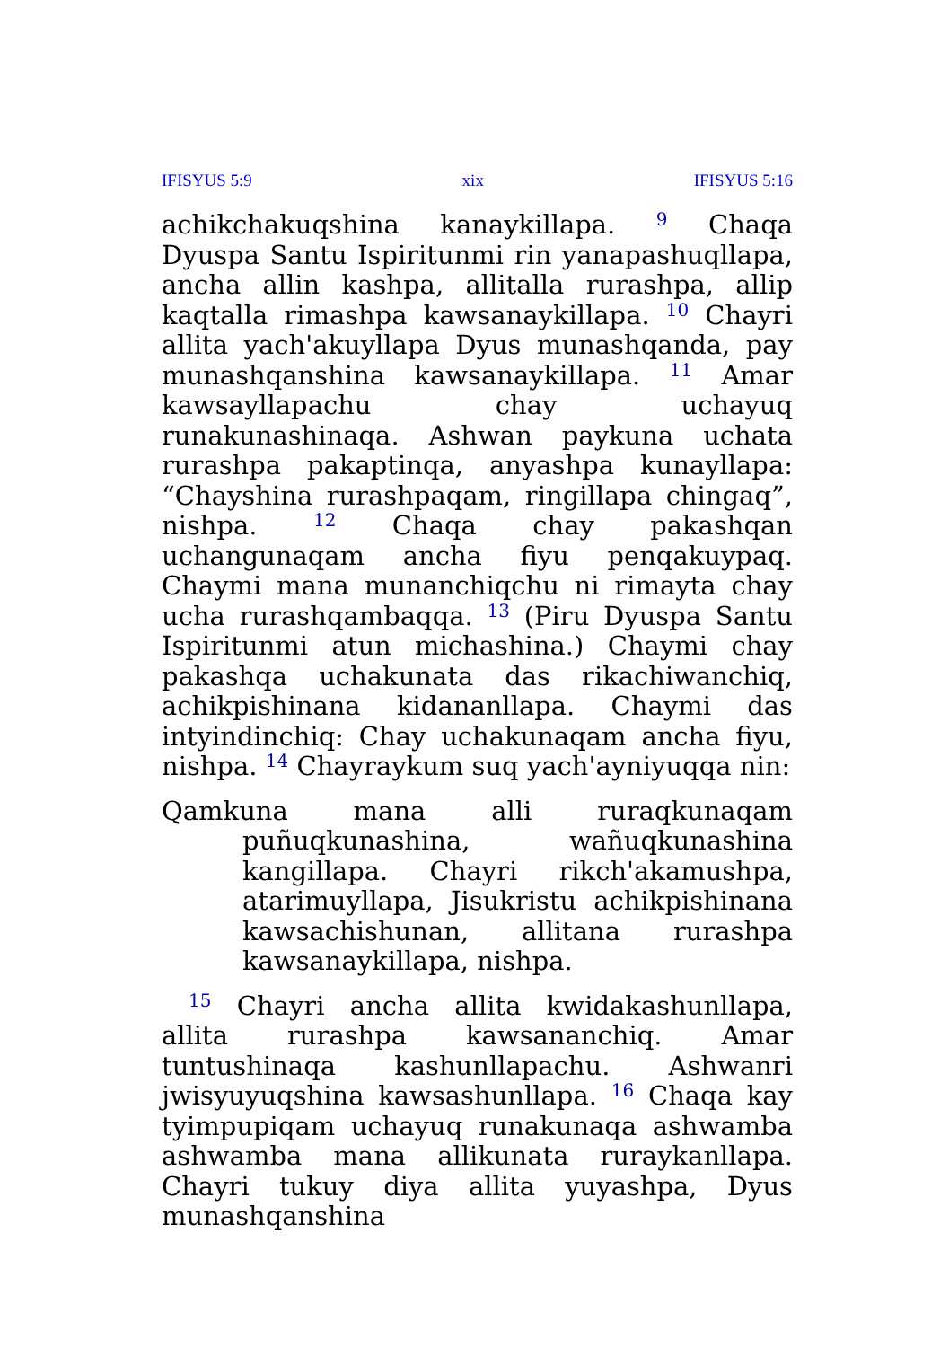IFISYUS 5:9 xix IFISYUS 5:16
achikchakuqshina kanaykillapa. <sup>9</sup> Chaqa Dyuspa Santu Ispiritunmi rin yanapashuqllapa, ancha allin kashpa, allitalla rurashpa, allip kaqtalla rimashpa kawsanaykillapa. <sup>10</sup> Chayri allita yach'akuyllapa Dyus munashqanda, pay munashqanshina kawsanaykillapa. <sup>11</sup> Amar kawsayllapachu chay uchayuq runakunashinaqa. Ashwan paykuna uchata rurashpa pakaptinqa, anyashpa kunayllapa: “Chayshina rurashpaqam, ringillapa chingaq”, nishpa. <sup>12</sup> Chaqa chay pakashqan uchangunaqam ancha fiyu penqakuypaq. Chaymi mana munanchiqchu ni rimayta chay ucha rurashqambaqqa. <sup>13</sup> (Piru Dyuspa Santu Ispiritunmi atun michashina.) Chaymi chay pakashqa uchakunata das rikachiwanchiq, achikpishinana kidananllapa. Chaymi das intyindinchiq: Chay uchakunaqam ancha fiyu, nishpa. <sup>14</sup> Chayraykum suq yach'ayniyuqqa nin:
Qamkuna mana alli ruraqkunaqam puñuqkunashina, wañuqkunashina kangillapa. Chayri rikch'akamushpa, atarimuyllapa, Jisukristu achikpishinana kawsachishunan, allitana rurashpa kawsanaykillapa, nishpa.
<sup>15</sup> Chayri ancha allita kwidakashunllapa, allita rurashpa kawsananchiq. Amar tuntushinaqa kashunllapachu. Ashwanri jwisyuyuqshina kawsashunllapa. <sup>16</sup> Chaqa kay tyimpupiqam uchayuq runakunaqa ashwamba ashwamba mana allikunata ruraykanllapa. Chayri tukuy diya allita yuyashpa, Dyus munashqanshina